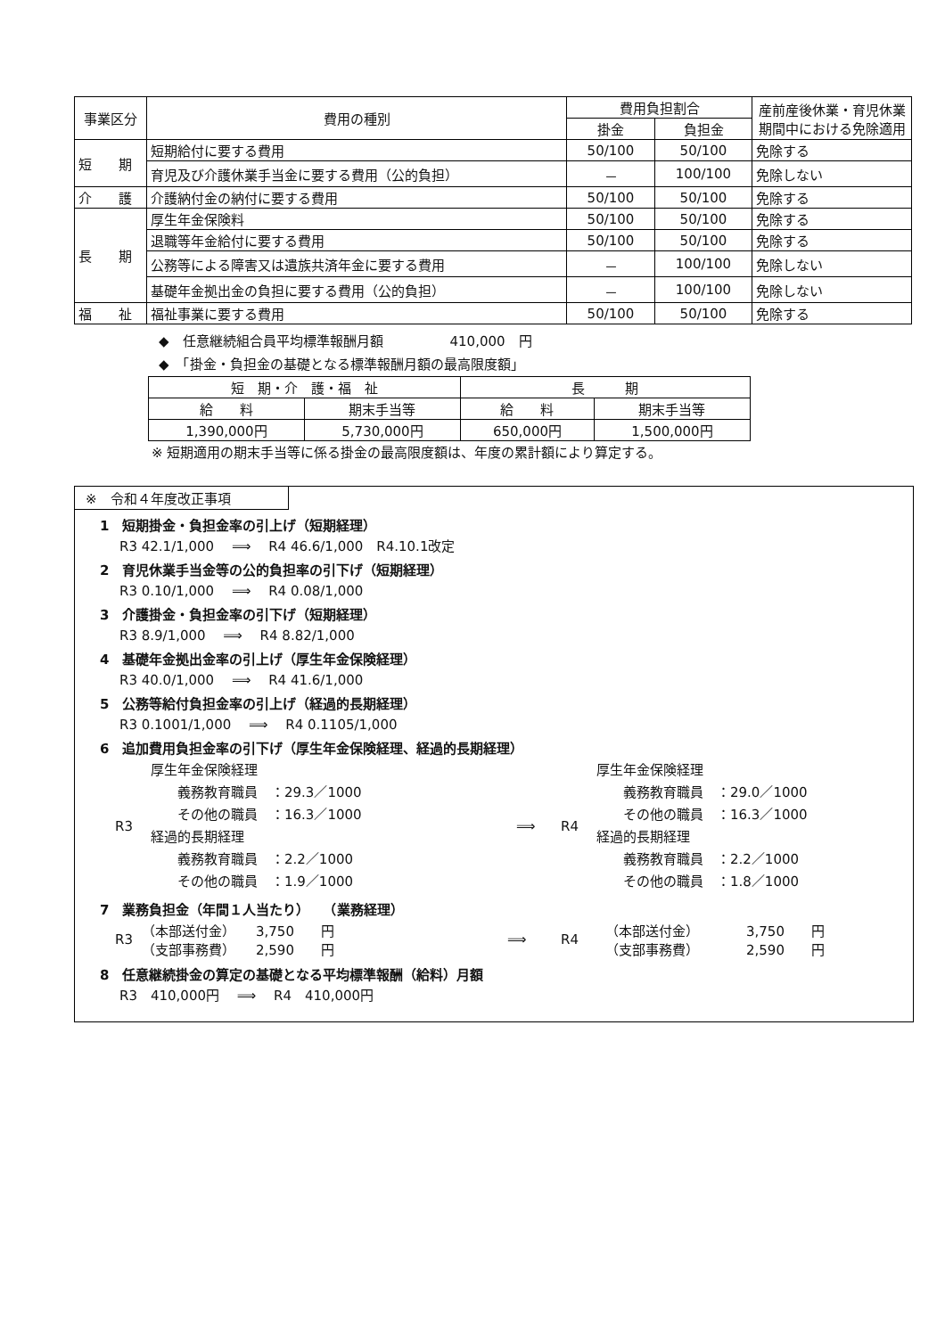| 事業区分 | 費用の種別 | 費用負担割合 | | 産前産後休業・育児休業期間中における免除適用 |
| --- | --- | --- | --- | --- |
| | | 掛金 | 負担金 | |
| 短 期 | 短期給付に要する費用 | 50/100 | 50/100 | 免除する |
| | 育児及び介護休業手当金に要する費用（公的負担） | － | 100/100 | 免除しない |
| 介 護 | 介護納付金の納付に要する費用 | 50/100 | 50/100 | 免除する |
| 長 期 | 厚生年金保険料 | 50/100 | 50/100 | 免除する |
| | 退職等年金給付に要する費用 | 50/100 | 50/100 | 免除する |
| | 公務等による障害又は遺族共済年金に要する費用 | － | 100/100 | 免除しない |
| | 基礎年金拠出金の負担に要する費用（公的負担） | － | 100/100 | 免除しない |
| 福 祉 | 福祉事業に要する費用 | 50/100 | 50/100 | 免除する |
◆　任意継続組合員平均標準報酬月額　　　　　410,000　円
◆　「掛金・負担金の基礎となる標準報酬月額の最高限度額」
| 短 期・介 護・福 祉 | | 長 期 | |
| 給 料 | 期末手当等 | 給 料 | 期末手当等 |
| 1,390,000円 | 5,730,000円 | 650,000円 | 1,500,000円 |
※ 短期適用の期末手当等に係る掛金の最高限度額は、年度の累計額により算定する。
※　令和４年度改正事項
1　短期掛金・負担金率の引上げ（短期経理）
R3 42.1/1,000 　⟹　 R4 46.6/1,000　R4.10.1改定
2　育児休業手当金等の公的負担率の引下げ（短期経理）
R3 0.10/1,000 　⟹　 R4 0.08/1,000
3　介護掛金・負担金率の引下げ（短期経理）
R3 8.9/1,000 　⟹　 R4 8.82/1,000
4　基礎年金拠出金率の引上げ（厚生年金保険経理）
R3 40.0/1,000 　⟹　 R4 41.6/1,000
5　公務等給付負担金率の引上げ（経過的長期経理）
R3 0.1001/1,000 　⟹　 R4 0.1105/1,000
6　追加費用負担金率の引下げ（厚生年金保険経理、経過的長期経理）
R3 厚生年金保険経理
　　義務教育職員　：29.3／1000
　　その他の職員　：16.3／1000
経過的長期経理
　　義務教育職員　：2.2／1000
　　その他の職員　：1.9／1000
⟹ R4 厚生年金保険経理
　　義務教育職員　：29.0／1000
　　その他の職員　：16.3／1000
経過的長期経理
　　義務教育職員　：2.2／1000
　　その他の職員　：1.8／1000
7　業務負担金（年間１人当たり）　　（業務経理）
R3 （本部送付金）　　3,750　　円
（支部事務費）　　2,590　　円
⟹ R4 （本部送付金）　　　　3,750　　円
（支部事務費）　　　　2,590　　円
8　任意継続掛金の算定の基礎となる平均標準報酬（給料）月額
R3　410,000円　 ⟹　 R4　410,000円